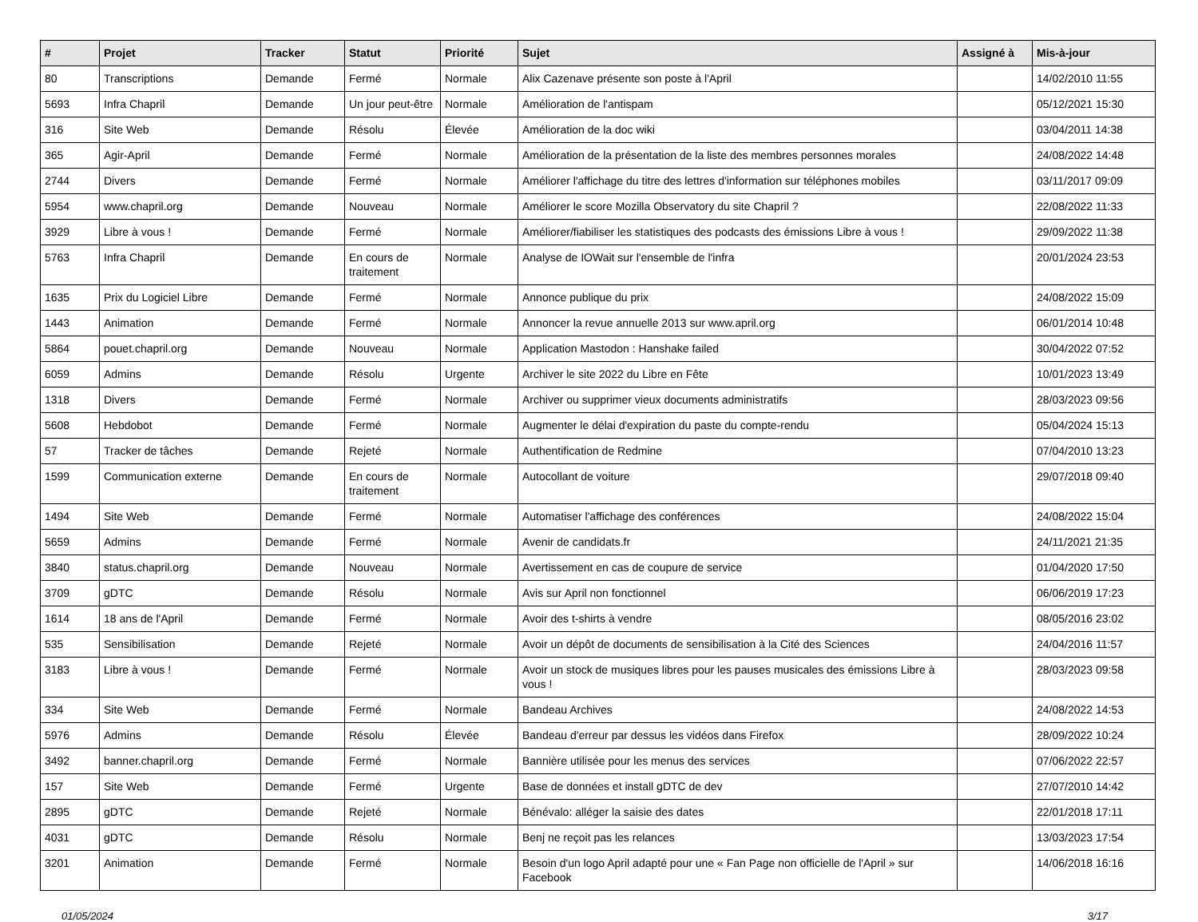| # | Projet | Tracker | Statut | Priorité | Sujet | Assigné à | Mis-à-jour |
| --- | --- | --- | --- | --- | --- | --- | --- |
| 80 | Transcriptions | Demande | Fermé | Normale | Alix Cazenave présente son poste à l'April | | 14/02/2010 11:55 |
| 5693 | Infra Chapril | Demande | Un jour peut-être | Normale | Amélioration de l'antispam | | 05/12/2021 15:30 |
| 316 | Site Web | Demande | Résolu | Élevée | Amélioration de la doc wiki | | 03/04/2011 14:38 |
| 365 | Agir-April | Demande | Fermé | Normale | Amélioration de la présentation de la liste des membres personnes morales | | 24/08/2022 14:48 |
| 2744 | Divers | Demande | Fermé | Normale | Améliorer l'affichage du titre des lettres d'information sur téléphones mobiles | | 03/11/2017 09:09 |
| 5954 | www.chapril.org | Demande | Nouveau | Normale | Améliorer le score Mozilla Observatory du site Chapril ? | | 22/08/2022 11:33 |
| 3929 | Libre à vous ! | Demande | Fermé | Normale | Améliorer/fiabiliser les statistiques des podcasts des émissions Libre à vous ! | | 29/09/2022 11:38 |
| 5763 | Infra Chapril | Demande | En cours de traitement | Normale | Analyse de IOWait sur l'ensemble de l'infra | | 20/01/2024 23:53 |
| 1635 | Prix du Logiciel Libre | Demande | Fermé | Normale | Annonce publique du prix | | 24/08/2022 15:09 |
| 1443 | Animation | Demande | Fermé | Normale | Annoncer la revue annuelle 2013 sur www.april.org | | 06/01/2014 10:48 |
| 5864 | pouet.chapril.org | Demande | Nouveau | Normale | Application Mastodon : Hanshake failed | | 30/04/2022 07:52 |
| 6059 | Admins | Demande | Résolu | Urgente | Archiver le site 2022 du Libre en Fête | | 10/01/2023 13:49 |
| 1318 | Divers | Demande | Fermé | Normale | Archiver ou supprimer vieux documents administratifs | | 28/03/2023 09:56 |
| 5608 | Hebdobot | Demande | Fermé | Normale | Augmenter le délai d'expiration du paste du compte-rendu | | 05/04/2024 15:13 |
| 57 | Tracker de tâches | Demande | Rejeté | Normale | Authentification de Redmine | | 07/04/2010 13:23 |
| 1599 | Communication externe | Demande | En cours de traitement | Normale | Autocollant de voiture | | 29/07/2018 09:40 |
| 1494 | Site Web | Demande | Fermé | Normale | Automatiser l'affichage des conférences | | 24/08/2022 15:04 |
| 5659 | Admins | Demande | Fermé | Normale | Avenir de candidats.fr | | 24/11/2021 21:35 |
| 3840 | status.chapril.org | Demande | Nouveau | Normale | Avertissement en cas de coupure de service | | 01/04/2020 17:50 |
| 3709 | gDTC | Demande | Résolu | Normale | Avis sur April non fonctionnel | | 06/06/2019 17:23 |
| 1614 | 18 ans de l'April | Demande | Fermé | Normale | Avoir des t-shirts à vendre | | 08/05/2016 23:02 |
| 535 | Sensibilisation | Demande | Rejeté | Normale | Avoir un dépôt de documents de sensibilisation à la Cité des Sciences | | 24/04/2016 11:57 |
| 3183 | Libre à vous ! | Demande | Fermé | Normale | Avoir un stock de musiques libres pour les pauses musicales des émissions Libre à vous ! | | 28/03/2023 09:58 |
| 334 | Site Web | Demande | Fermé | Normale | Bandeau Archives | | 24/08/2022 14:53 |
| 5976 | Admins | Demande | Résolu | Élevée | Bandeau d'erreur par dessus les vidéos dans Firefox | | 28/09/2022 10:24 |
| 3492 | banner.chapril.org | Demande | Fermé | Normale | Bannière utilisée pour les menus des services | | 07/06/2022 22:57 |
| 157 | Site Web | Demande | Fermé | Urgente | Base de données et install gDTC de dev | | 27/07/2010 14:42 |
| 2895 | gDTC | Demande | Rejeté | Normale | Bénévalo: alléger la saisie des dates | | 22/01/2018 17:11 |
| 4031 | gDTC | Demande | Résolu | Normale | Benj ne reçoit pas les relances | | 13/03/2023 17:54 |
| 3201 | Animation | Demande | Fermé | Normale | Besoin d'un logo April adapté pour une « Fan Page non officielle de l'April » sur Facebook | | 14/06/2018 16:16 |
01/05/2024 3/17